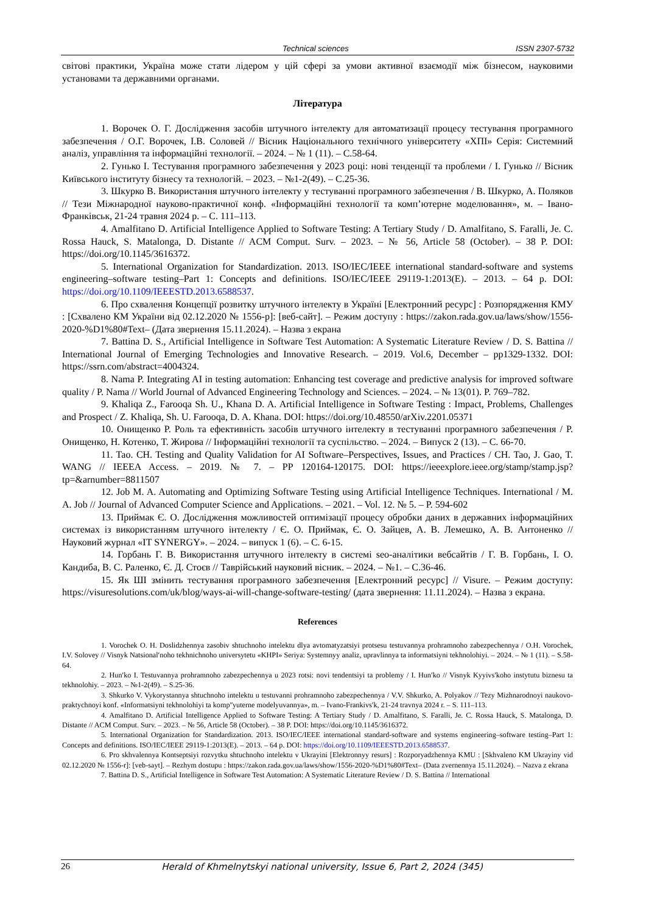Technical sciences ISSN 2307-5732
світові практики, Україна може стати лідером у цій сфері за умови активної взаємодії між бізнесом, науковими установами та державними органами.
Література
1. Ворочек О. Г. Дослідження засобів штучного інтелекту для автоматизації процесу тестування програмного забезпечення / О.Г. Ворочек, І.В. Соловей // Вісник Національного технічного університету «ХПІ» Серія: Системний аналіз, управління та інформаційні технології. – 2024. – № 1 (11). – С.58-64.
2. Гунько І. Тестування програмного забезпечення у 2023 році: нові тенденції та проблеми / І. Гунько // Вісник Київського інституту бізнесу та технологій. – 2023. – №1-2(49). – С.25-36.
3. Шкурко В. Використання штучного інтелекту у тестуванні програмного забезпечення / В. Шкурко, А. Поляков // Тези Міжнародної науково-практичної конф. «Інформаційні технології та комп’ютерне моделювання», м. – Івано-Франківськ, 21-24 травня 2024 р. – С. 111–113.
4. Amalfitano D. Artificial Intelligence Applied to Software Testing: A Tertiary Study / D. Amalfitano, S. Faralli, Je. C. Rossa Hauck, S. Matalonga, D. Distante // ACM Comput. Surv. – 2023. – № 56, Article 58 (October). – 38 P. DOI: https://doi.org/10.1145/3616372.
5. International Organization for Standardization. 2013. ISO/IEC/IEEE international standard-software and systems engineering–software testing–Part 1: Concepts and definitions. ISO/IEC/IEEE 29119-1:2013(E). – 2013. – 64 p. DOI: https://doi.org/10.1109/IEEESTD.2013.6588537.
6. Про схвалення Концепції розвитку штучного інтелекту в Україні [Електронний ресурс] : Розпорядження КМУ : [Схвалено КМ України від 02.12.2020 № 1556-р]: [веб-сайт]. – Режим доступу : https://zakon.rada.gov.ua/laws/show/1556-2020-%D1%80#Text– (Дата звернення 15.11.2024). – Назва з екрана
7. Battina D. S., Artificial Intelligence in Software Test Automation: A Systematic Literature Review / D. S. Battina // International Journal of Emerging Technologies and Innovative Research. – 2019. Vol.6, December – pp1329-1332. DOI: https://ssrn.com/abstract=4004324.
8. Nama P. Integrating AI in testing automation: Enhancing test coverage and predictive analysis for improved software quality / P. Nama // World Journal of Advanced Engineering Technology and Sciences. – 2024. – № 13(01). P. 769–782.
9. Khaliqa Z., Farooqa Sh. U., Khana D. A. Artificial Intelligence in Software Testing : Impact, Problems, Challenges and Prospect / Z. Khaliqa, Sh. U. Farooqa, D. A. Khana. DOI: https://doi.org/10.48550/arXiv.2201.05371
10. Онищенко Р. Роль та ефективність засобів штучного інтелекту в тестуванні програмного забезпечення / Р. Онищенко, Н. Котенко, Т. Жирова // Інформаційні технології та суспільство. – 2024. – Випуск 2 (13). – С. 66-70.
11. Tao. CH. Testing and Quality Validation for AI Software–Perspectives, Issues, and Practices / CH. Tao, J. Gao, T. WANG // IEEEA Access. – 2019. № 7. – PP 120164-120175. DOI: https://ieeexplore.ieee.org/stamp/stamp.jsp?tp=&arnumber=8811507
12. Job M. A. Automating and Optimizing Software Testing using Artificial Intelligence Techniques. International / M. A. Job // Journal of Advanced Computer Science and Applications. – 2021. – Vol. 12. № 5. – P. 594-602
13. Приймак Є. О. Дослідження можливостей оптимізації процесу обробки даних в державних інформаційних системах із використанням штучного інтелекту / Є. О. Приймак, Є. О. Зайцев, А. В. Лемешко, А. В. Антоненко // Науковий журнал «IT SYNERGY». – 2024. – випуск 1 (6). – С. 6-15.
14. Горбань Г. В. Використання штучного інтелекту в системі seo-аналітики вебсайтів / Г. В. Горбань, І. О. Кандиба, В. С. Раленко, Є. Д. Стоєв // Таврійський науковий вісник. – 2024. – №1. – С.36-46.
15. Як ШІ змінить тестування програмного забезпечення [Електронний ресурс] // Visure. – Режим доступу: https://visuresolutions.com/uk/blog/ways-ai-will-change-software-testing/ (дата звернення: 11.11.2024). – Назва з екрана.
References
1. Vorochek O. H. Doslidzhennya zasobiv shtuchnoho intelektu dlya avtomatyzatsiyi protsesu testuvannya prohramnoho zabezpechennya / O.H. Vorochek, I.V. Solovey // Visnyk Natsionalʹnoho tekhnichnoho universytetu «KHPI» Seriya: Systemnyy analiz, upravlinnya ta informatsiyni tekhnolohiyi. – 2024. – № 1 (11). – S.58-64.
2. Hunʹko I. Testuvannya prohramnoho zabezpechennya u 2023 rotsi: novi tendentsiyi ta problemy / I. Hunʹko // Visnyk Kyyivsʹkoho instytutu biznesu ta tekhnolohiy. – 2023. – №1-2(49). – S.25-36.
3. Shkurko V. Vykorystannya shtuchnoho intelektu u testuvanni prohramnoho zabezpechennya / V.V. Shkurko, A. Polyakov // Tezy Mizhnarodnoyi naukovo-praktychnoyi konf. «Informatsiyni tekhnolohiyi ta kompʺyuterne modelyuvannya», m. – Ivano-Frankivsʹk, 21-24 travnya 2024 r. – S. 111–113.
4. Amalfitano D. Artificial Intelligence Applied to Software Testing: A Tertiary Study / D. Amalfitano, S. Faralli, Je. C. Rossa Hauck, S. Matalonga, D. Distante // ACM Comput. Surv. – 2023. – № 56, Article 58 (October). – 38 P. DOI: https://doi.org/10.1145/3616372.
5. International Organization for Standardization. 2013. ISO/IEC/IEEE international standard-software and systems engineering–software testing–Part 1: Concepts and definitions. ISO/IEC/IEEE 29119-1:2013(E). – 2013. – 64 p. DOI: https://doi.org/10.1109/IEEESTD.2013.6588537.
6. Pro skhvalennya Kontseptsiyi rozvytku shtuchnoho intelektu v Ukrayini [Elektronnyy resurs] : Rozporyadzhennya KMU : [Skhvaleno KM Ukrayiny vid 02.12.2020 № 1556-r]: [veb-sayt]. – Rezhym dostupu : https://zakon.rada.gov.ua/laws/show/1556-2020-%D1%80#Text– (Data zvernennya 15.11.2024). – Nazva z ekrana
7. Battina D. S., Artificial Intelligence in Software Test Automation: A Systematic Literature Review / D. S. Battina // International
26 Herald of Khmelnytskyi national university, Issue 6, Part 2, 2024 (345)